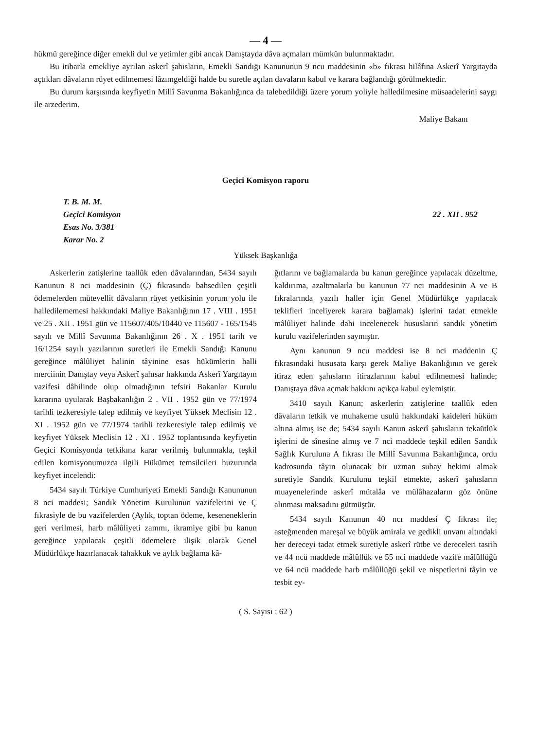— 4 —
hükmü gereğince diğer emekli dul ve yetimler gibi ancak Danıştayda dâva açmaları mümkün bulunmaktadır.
Bu itibarla emekliye ayrılan askerî şahısların, Emekli Sandığı Kanununun 9 ncu maddesinin «b» fıkrası hilâfına Askerî Yargıtayda açtıkları dâvaların rüyet edilmemesi lâzımgeldiği halde bu suretle açılan davaların kabul ve karara bağlandığı görülmektedir.
Bu durum karşısında keyfiyetin Millî Savunma Bakanlığınca da talebedildiği üzere yorum yoliyle halledilmesine müsaadelerini saygı ile arzederim.
Maliye Bakanı
Geçici Komisyon raporu
T. B. M. M.
Geçici Komisyon
Esas No. 3/381
Karar No. 2
22 . XII . 952
Yüksek Başkanlığa
Askerlerin zatişlerine taallûk eden dâvalarından, 5434 sayılı Kanunun 8 nci maddesinin (Ç) fıkrasında bahsedilen çeşitli ödemelerden mütevellit dâvaların rüyet yetkisinin yorum yolu ile halledilememesi hakkındaki Maliye Bakanlığının 17 . VIII . 1951 ve 25 . XII . 1951 gün ve 115607/405/10440 ve 115607 - 165/1545 sayılı ve Millî Savunma Bakanlığının 26 . X . 1951 tarih ve 16/1254 sayılı yazılarının suretleri ile Emekli Sandığı Kanunu gereğince mâlûliyet halinin tâyinine esas hükümlerin halli merciinin Danıştay veya Askerî şahısar hakkında Askerî Yargıtayın vazifesi dâhilinde olup olmadığının tefsiri Bakanlar Kurulu kararına uyularak Başbakanlığın 2 . VII . 1952 gün ve 77/1974 tarihli tezkeresiyle talep edilmiş ve keyfiyet Yüksek Meclisin 12 . XI . 1952 gün ve 77/1974 tarihli tezkeresiyle talep edilmiş ve keyfiyet Yüksek Meclisin 12 . XI . 1952 toplantısında keyfiyetin Geçici Komisyonda tetkikına karar verilmiş bulunmakla, teşkil edilen komisyonumuzca ilgili Hükümet temsilcileri huzurunda keyfiyet incelendi:
5434 sayılı Türkiye Cumhuriyeti Emekli Sandığı Kanununun 8 nci maddesi; Sandık Yönetim Kurulunun vazifelerini ve Ç fıkrasiyle de bu vazifelerden (Aylık, toptan ödeme, keseneneklerin geri verilmesi, harb mâlûliyeti zammı, ikramiye gibi bu kanun gereğince yapılacak çeşitli ödemelere ilişik olarak Genel Müdürlükçe hazırlanacak tahakkuk ve aylık bağlama kâ-
ğıtlarını ve bağlamalarda bu kanun gereğince yapılacak düzeltme, kaldırıma, azaltmalarla bu kanunun 77 nci maddesinin A ve B fıkralarında yazılı haller için Genel Müdürlükçe yapılacak teklifleri inceliyerek karara bağlamak) işlerini tadat etmekle mâlûliyet halinde dahi incelenecek hususların sandık yönetim kurulu vazifelerinden saymıştır.
Aynı kanunun 9 ncu maddesi ise 8 nci maddenin Ç fıkrasındaki hususata karşı gerek Maliye Bakanlığının ve gerek itiraz eden şahısların itirazlarının kabul edilmemesi halinde; Danıştaya dâva açmak hakkını açıkça kabul eylemiştir.
3410 sayılı Kanun; askerlerin zatişlerine taallûk eden dâvaların tetkik ve muhakeme usulü hakkındaki kaideleri hüküm altına almış ise de; 5434 sayılı Kanun askerî şahısların tekaütlük işlerini de sînesine almış ve 7 nci maddede teşkil edilen Sandık Sağlık Kuruluna A fıkrası ile Millî Savunma Bakanlığınca, ordu kadrosunda tâyin olunacak bir uzman subay hekimi almak suretiyle Sandık Kurulunu teşkil etmekte, askerî şahısların muayenelerinde askerî mütalâa ve mülâhazaların göz önüne alınması maksadını gütmüştür.
5434 sayılı Kanunun 40 ncı maddesi Ç fıkrası ile; asteğmenden mareşal ve büyük amirala ve gedikli unvanı altındaki her dereceyi tadat etmek suretiyle askerî rütbe ve dereceleri tasrih ve 44 ncü maddede mâlûllük ve 55 nci maddede vazife mâlûllüğü ve 64 ncü maddede harb mâlûllüğü şekil ve nispetlerini tâyin ve tesbit ey-
( S. Sayısı : 62 )